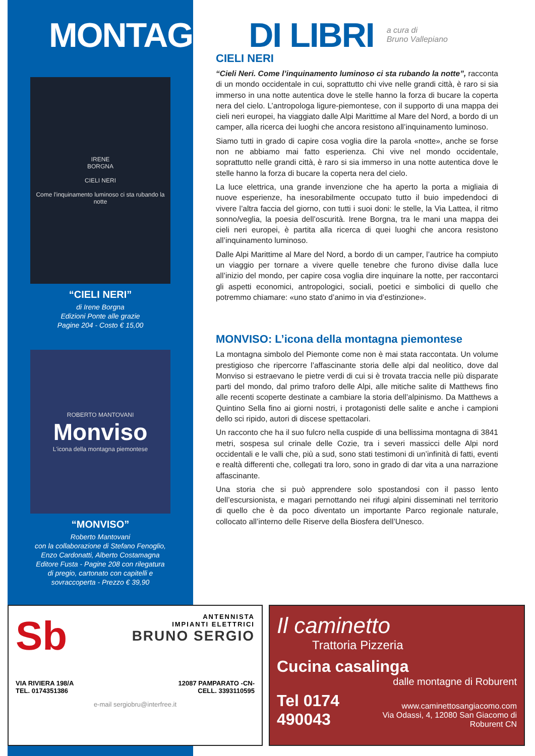MONTAGNA DI LIBRI a cura di
Bruno Vallepiano
IRENE
BORGNA
CIELI NERI
Come l'inquinamento luminoso ci sta rubando la notte
“CIELI NERI”
di Irene Borgna
Edizioni Ponte alle grazie
Pagine 204 - Costo € 15,00
ROBERTO MANTOVANI
Monviso
L'icona della montagna piemontese
“MONVISO”
Roberto Mantovani
con la collaborazione di Stefano Fenoglio,
Enzo Cardonatti, Alberto Costamagna
Editore Fusta - Pagine 208 con rilegatura
di pregio, cartonato con capitelli e
sovraccoperta - Prezzo € 39,90
CIELI NERI
“Cieli Neri. Come l’inquinamento luminoso ci sta rubando la notte”, racconta di un mondo occidentale in cui, soprattutto chi vive nelle grandi città, è raro si sia immerso in una notte autentica dove le stelle hanno la forza di bucare la coperta nera del cielo. L’antropologa ligure-piemontese, con il supporto di una mappa dei cieli neri europei, ha viaggiato dalle Alpi Marittime al Mare del Nord, a bordo di un camper, alla ricerca dei luoghi che ancora resistono all’inquinamento luminoso.
Siamo tutti in grado di capire cosa voglia dire la parola «notte», anche se forse non ne abbiamo mai fatto esperienza. Chi vive nel mondo occidentale, soprattutto nelle grandi città, è raro si sia immerso in una notte autentica dove le stelle hanno la forza di bucare la coperta nera del cielo.
La luce elettrica, una grande invenzione che ha aperto la porta a migliaia di nuove esperienze, ha inesorabilmente occupato tutto il buio impedendoci di vivere l’altra faccia del giorno, con tutti i suoi doni: le stelle, la Via Lattea, il ritmo sonno/veglia, la poesia dell’oscurità. Irene Borgna, tra le mani una mappa dei cieli neri europei, è partita alla ricerca di quei luoghi che ancora resistono all’inquinamento luminoso.
Dalle Alpi Marittime al Mare del Nord, a bordo di un camper, l’autrice ha compiuto un viaggio per tornare a vivere quelle tenebre che furono divise dalla luce all’inizio del mondo, per capire cosa voglia dire inquinare la notte, per raccontarci gli aspetti economici, antropologici, sociali, poetici e simbolici di quello che potremmo chiamare: «uno stato d’animo in via d’estinzione».
MONVISO: L’icona della montagna piemontese
La montagna simbolo del Piemonte come non è mai stata raccontata. Un volume prestigioso che ripercorre l’affascinante storia delle alpi dal neolitico, dove dal Monviso si estraevano le pietre verdi di cui si è trovata traccia nelle più disparate parti del mondo, dal primo traforo delle Alpi, alle mitiche salite di Matthews fino alle recenti scoperte destinate a cambiare la storia dell’alpinismo. Da Matthews a Quintino Sella fino ai giorni nostri, i protagonisti delle salite e anche i campioni dello sci ripido, autori di discese spettacolari.
Un racconto che ha il suo fulcro nella cuspide di una bellissima montagna di 3841 metri, sospesa sul crinale delle Cozie, tra i severi massicci delle Alpi nord occidentali e le valli che, più a sud, sono stati testimoni di un’infinità di fatti, eventi e realtà differenti che, collegati tra loro, sono in grado di dar vita a una narrazione affascinante.
Una storia che si può apprendere solo spostandosi con il passo lento dell’escursionista, e magari pernottando nei rifugi alpini disseminati nel territorio di quello che è da poco diventato un importante Parco regionale naturale, collocato all’interno delle Riserve della Biosfera dell’Unesco.
Sb
ANTENNISTA
IMPIANTI ELETTRICI
BRUNO SERGIO
VIA RIVIERA 198/A
TEL. 0174351386 12087 PAMPARATO -CN-
CELL. 3393110595
e-mail sergiobru@interfree.it
Il caminetto
Trattoria Pizzeria
Cucina casalinga
dalle montagne di Roburent
Tel 0174 490043 www.caminettosangiacomo.com
Via Odassi, 4, 12080 San Giacomo di Roburent CN